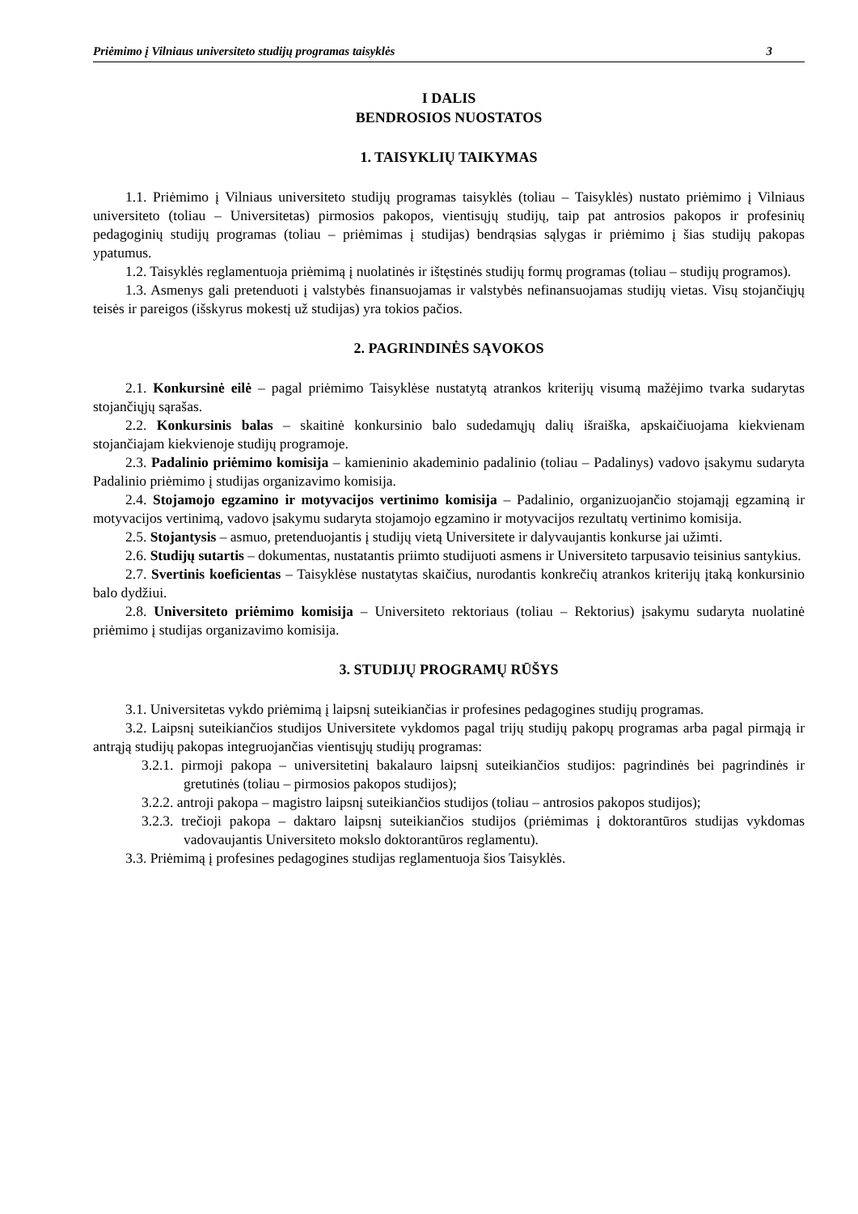Priėmimo į Vilniaus universiteto studijų programas taisyklės 3
I DALIS
BENDROSIOS NUOSTATOS
1. TAISYKLIŲ TAIKYMAS
1.1. Priėmimo į Vilniaus universiteto studijų programas taisyklės (toliau – Taisyklės) nustato priėmimo į Vilniaus universiteto (toliau – Universitetas) pirmosios pakopos, vientisųjų studijų, taip pat antrosios pakopos ir profesinių pedagoginių studijų programas (toliau – priėmimas į studijas) bendrąsias sąlygas ir priėmimo į šias studijų pakopas ypatumus.
1.2. Taisyklės reglamentuoja priėmimą į nuolatinės ir ištęstinės studijų formų programas (toliau – studijų programos).
1.3. Asmenys gali pretenduoti į valstybės finansuojamas ir valstybės nefinansuojamas studijų vietas. Visų stojančiųjų teisės ir pareigos (išskyrus mokestį už studijas) yra tokios pačios.
2. PAGRINDINĖS SĄVOKOS
2.1. Konkursinė eilė – pagal priėmimo Taisyklėse nustatytą atrankos kriterijų visumą mažėjimo tvarka sudarytas stojančiųjų sąrašas.
2.2. Konkursinis balas – skaitinė konkursinio balo sudedamųjų dalių išraiška, apskaičiuojama kiekvienam stojančiajam kiekvienoje studijų programoje.
2.3. Padalinio priėmimo komisija – kamieninio akademinio padalinio (toliau – Padalinys) vadovo įsakymu sudaryta Padalinio priėmimo į studijas organizavimo komisija.
2.4. Stojamojo egzamino ir motyvacijos vertinimo komisija – Padalinio, organizuojančio stojamąjį egzaminą ir motyvacijos vertinimą, vadovo įsakymu sudaryta stojamojo egzamino ir motyvacijos rezultatų vertinimo komisija.
2.5. Stojantysis – asmuo, pretenduojantis į studijų vietą Universitete ir dalyvaujantis konkurse jai užimti.
2.6. Studijų sutartis – dokumentas, nustatantis priimto studijuoti asmens ir Universiteto tarpusavio teisinius santykius.
2.7. Svertinis koeficientas – Taisyklėse nustatytas skaičius, nurodantis konkrečių atrankos kriterijų įtaką konkursinio balo dydžiui.
2.8. Universiteto priėmimo komisija – Universiteto rektoriaus (toliau – Rektorius) įsakymu sudaryta nuolatinė priėmimo į studijas organizavimo komisija.
3. STUDIJŲ PROGRAMŲ RŪŠYS
3.1. Universitetas vykdo priėmimą į laipsnį suteikiančias ir profesines pedagogines studijų programas.
3.2. Laipsnį suteikiančios studijos Universitete vykdomos pagal trijų studijų pakopų programas arba pagal pirmąją ir antrąją studijų pakopas integruojančias vientisųjų studijų programas:
3.2.1. pirmoji pakopa – universitetinį bakalauro laipsnį suteikiančios studijos: pagrindinės bei pagrindinės ir gretutinės (toliau – pirmosios pakopos studijos);
3.2.2. antroji pakopa – magistro laipsnį suteikiančios studijos (toliau – antrosios pakopos studijos);
3.2.3. trečioji pakopa – daktaro laipsnį suteikiančios studijos (priėmimas į doktorantūros studijas vykdomas vadovaujantis Universiteto mokslo doktorantūros reglamentu).
3.3. Priėmimą į profesines pedagogines studijas reglamentuoja šios Taisyklės.